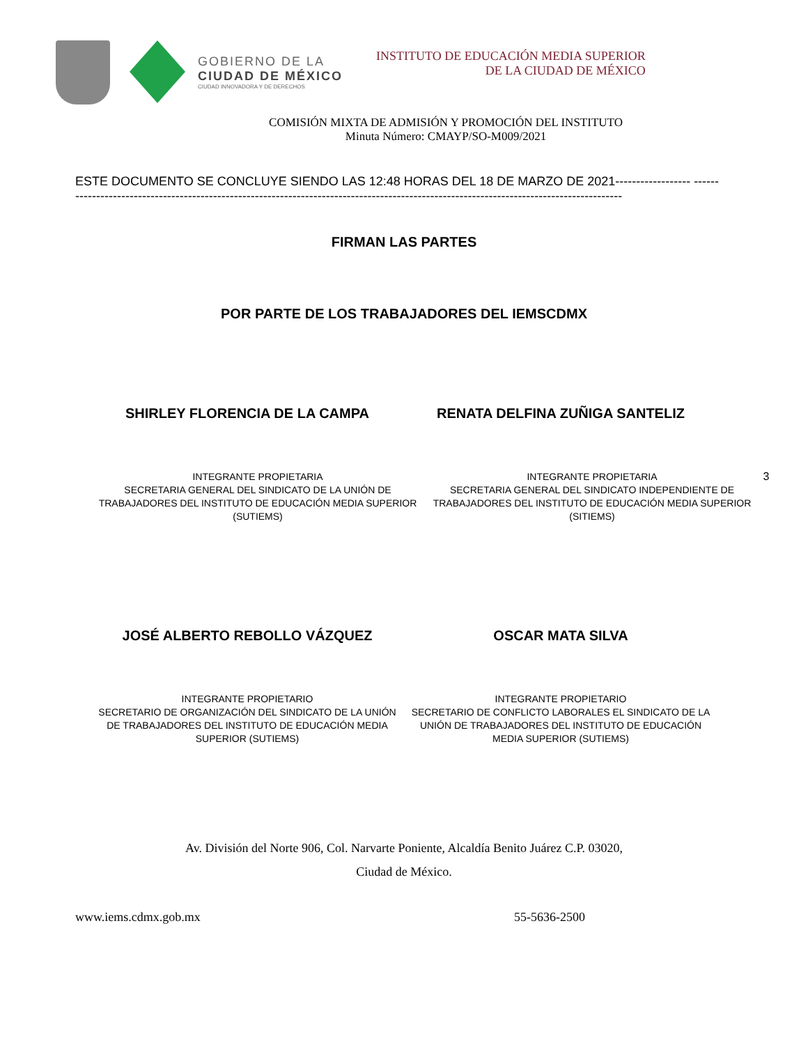GOBIERNO DE LA
CIUDAD DE MÉXICO
CIUDAD INNOVADORA Y DE DERECHOS
INSTITUTO DE EDUCACIÓN MEDIA SUPERIOR
DE LA CIUDAD DE MÉXICO
COMISIÓN MIXTA DE ADMISIÓN Y PROMOCIÓN DEL INSTITUTO
Minuta Número: CMAYP/SO-M009/2021
ESTE DOCUMENTO SE CONCLUYE SIENDO LAS 12:48 HORAS DEL 18 DE MARZO DE 2021------------------ -----------------------------------------------------------------------------------------------------------------------------------------
FIRMAN LAS PARTES
POR PARTE DE LOS TRABAJADORES DEL IEMSCDMX
SHIRLEY FLORENCIA DE LA CAMPA RENATA DELFINA ZUÑIGA SANTELIZ
INTEGRANTE PROPIETARIA
SECRETARIA GENERAL DEL SINDICATO DE LA UNIÓN DE TRABAJADORES DEL INSTITUTO DE EDUCACIÓN MEDIA SUPERIOR
(SUTIEMS)
INTEGRANTE PROPIETARIA
SECRETARIA GENERAL DEL SINDICATO INDEPENDIENTE DE TRABAJADORES DEL INSTITUTO DE EDUCACIÓN MEDIA SUPERIOR (SITIEMS)
3
JOSÉ ALBERTO REBOLLO VÁZQUEZ OSCAR MATA SILVA
INTEGRANTE PROPIETARIO
SECRETARIO DE ORGANIZACIÓN DEL SINDICATO DE LA UNIÓN DE TRABAJADORES DEL INSTITUTO DE EDUCACIÓN MEDIA SUPERIOR (SUTIEMS)
INTEGRANTE PROPIETARIO
SECRETARIO DE CONFLICTO LABORALES EL SINDICATO DE LA UNIÓN DE TRABAJADORES DEL INSTITUTO DE EDUCACIÓN MEDIA SUPERIOR (SUTIEMS)
Av. División del Norte 906, Col. Narvarte Poniente, Alcaldía Benito Juárez C.P. 03020,
Ciudad de México.
www.iems.cdmx.gob.mx 55-5636-2500